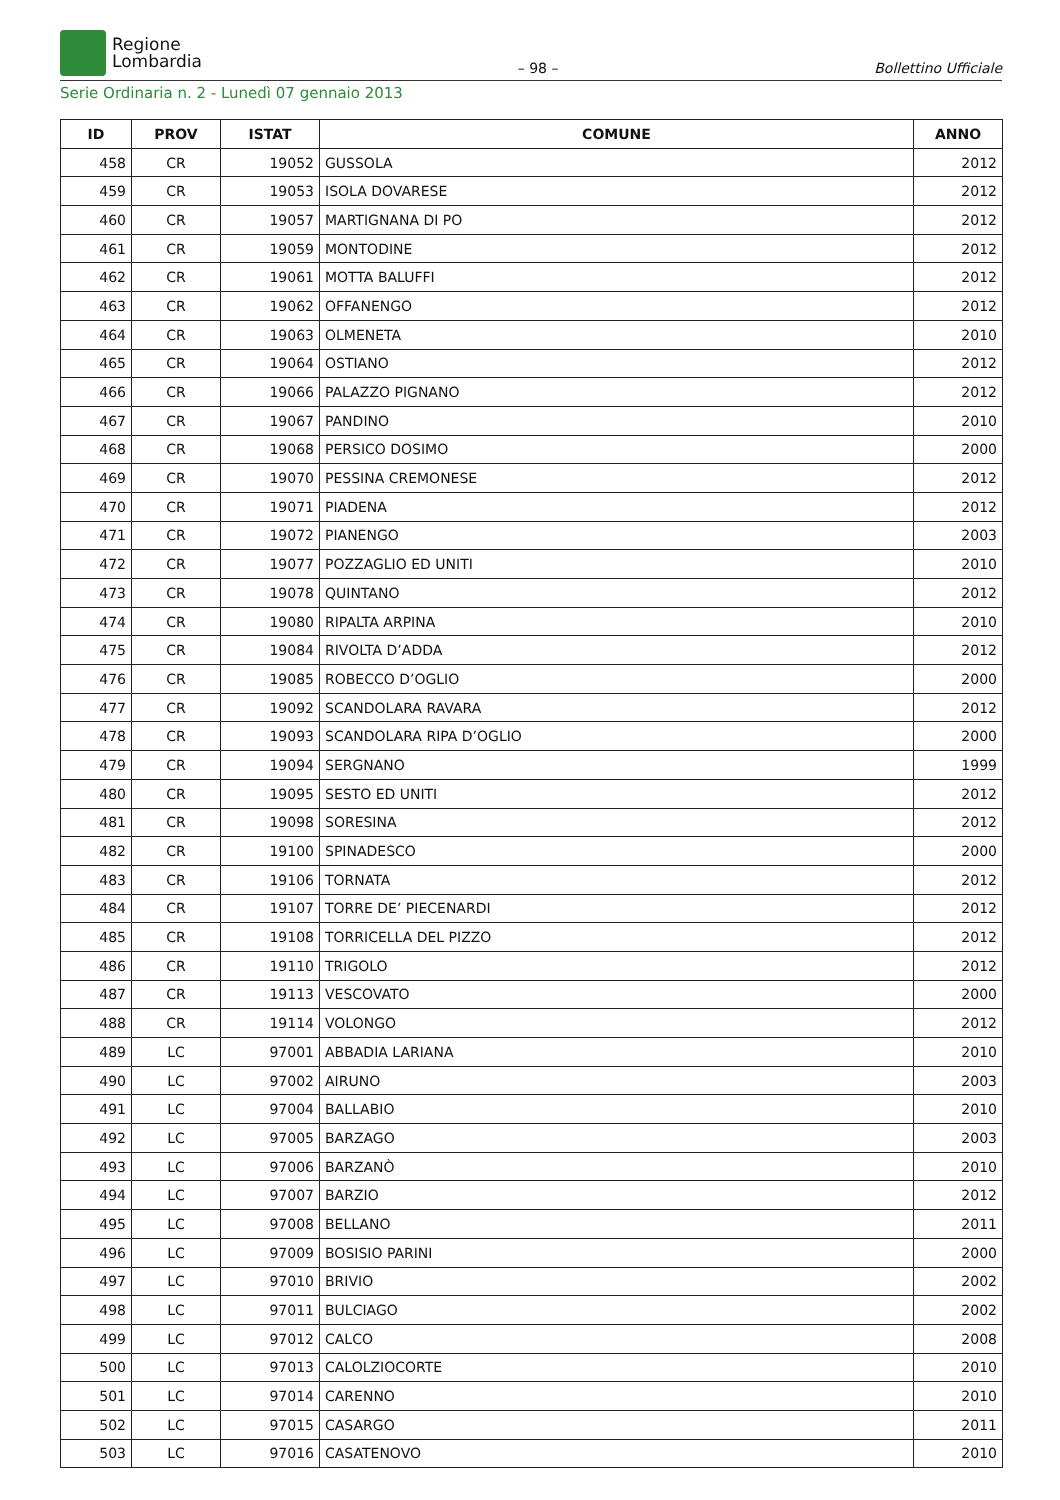Regione
Lombardia
– 98 –
Bollettino Ufficiale
Serie Ordinaria n. 2 - Lunedì 07 gennaio 2013
| ID | PROV | ISTAT | COMUNE | ANNO |
| --- | --- | --- | --- | --- |
| 458 | CR | 19052 | GUSSOLA | 2012 |
| 459 | CR | 19053 | ISOLA DOVARESE | 2012 |
| 460 | CR | 19057 | MARTIGNANA DI PO | 2012 |
| 461 | CR | 19059 | MONTODINE | 2012 |
| 462 | CR | 19061 | MOTTA BALUFFI | 2012 |
| 463 | CR | 19062 | OFFANENGO | 2012 |
| 464 | CR | 19063 | OLMENETA | 2010 |
| 465 | CR | 19064 | OSTIANO | 2012 |
| 466 | CR | 19066 | PALAZZO PIGNANO | 2012 |
| 467 | CR | 19067 | PANDINO | 2010 |
| 468 | CR | 19068 | PERSICO DOSIMO | 2000 |
| 469 | CR | 19070 | PESSINA CREMONESE | 2012 |
| 470 | CR | 19071 | PIADENA | 2012 |
| 471 | CR | 19072 | PIANENGO | 2003 |
| 472 | CR | 19077 | POZZAGLIO ED UNITI | 2010 |
| 473 | CR | 19078 | QUINTANO | 2012 |
| 474 | CR | 19080 | RIPALTA ARPINA | 2010 |
| 475 | CR | 19084 | RIVOLTA D’ADDA | 2012 |
| 476 | CR | 19085 | ROBECCO D’OGLIO | 2000 |
| 477 | CR | 19092 | SCANDOLARA RAVARA | 2012 |
| 478 | CR | 19093 | SCANDOLARA RIPA D’OGLIO | 2000 |
| 479 | CR | 19094 | SERGNANO | 1999 |
| 480 | CR | 19095 | SESTO ED UNITI | 2012 |
| 481 | CR | 19098 | SORESINA | 2012 |
| 482 | CR | 19100 | SPINADESCO | 2000 |
| 483 | CR | 19106 | TORNATA | 2012 |
| 484 | CR | 19107 | TORRE DE’ PIECENARDI | 2012 |
| 485 | CR | 19108 | TORRICELLA DEL PIZZO | 2012 |
| 486 | CR | 19110 | TRIGOLO | 2012 |
| 487 | CR | 19113 | VESCOVATO | 2000 |
| 488 | CR | 19114 | VOLONGO | 2012 |
| 489 | LC | 97001 | ABBADIA LARIANA | 2010 |
| 490 | LC | 97002 | AIRUNO | 2003 |
| 491 | LC | 97004 | BALLABIO | 2010 |
| 492 | LC | 97005 | BARZAGO | 2003 |
| 493 | LC | 97006 | BARZANÒ | 2010 |
| 494 | LC | 97007 | BARZIO | 2012 |
| 495 | LC | 97008 | BELLANO | 2011 |
| 496 | LC | 97009 | BOSISIO PARINI | 2000 |
| 497 | LC | 97010 | BRIVIO | 2002 |
| 498 | LC | 97011 | BULCIAGO | 2002 |
| 499 | LC | 97012 | CALCO | 2008 |
| 500 | LC | 97013 | CALOLZIOCORTE | 2010 |
| 501 | LC | 97014 | CARENNO | 2010 |
| 502 | LC | 97015 | CASARGO | 2011 |
| 503 | LC | 97016 | CASATENOVO | 2010 |